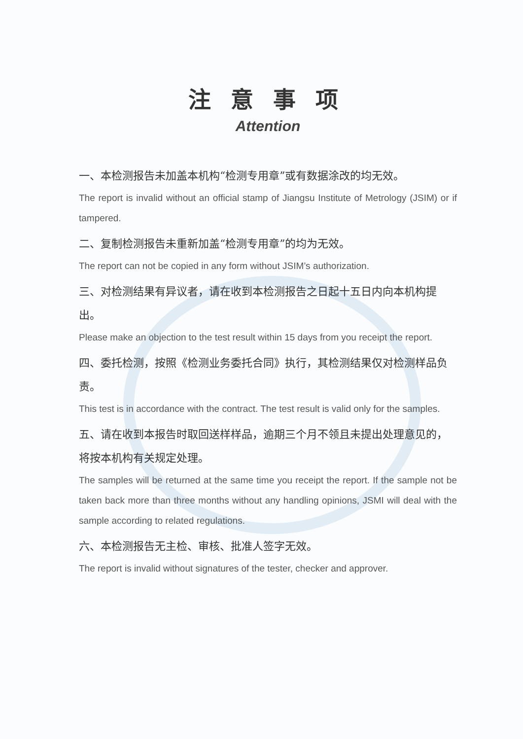注意事项
Attention
一、本检测报告未加盖本机构“检测专用章”或有数据涂改的均无效。
The report is invalid without an official stamp of Jiangsu Institute of Metrology (JSIM) or if tampered.
二、复制检测报告未重新加盖“检测专用章”的均为无效。
The report can not be copied in any form without JSIM’s authorization.
三、对检测结果有异议者，请在收到本检测报告之日起十五日内向本机构提出。
Please make an objection to the test result within 15 days from you receipt the report.
四、委托检测，按照《检测业务委托合同》执行，其检测结果仅对检测样品负责。
This test is in accordance with the contract. The test result is valid only for the samples.
五、请在收到本报告时取回送样样品，逾期三个月不领且未提出处理意见的，将按本机构有关规定处理。
The samples will be returned at the same time you receipt the report. If the sample not be taken back more than three months without any handling opinions, JSMI will deal with the sample according to related regulations.
六、本检测报告无主检、审核、批准人签字无效。
The report is invalid without signatures of the tester, checker and approver.